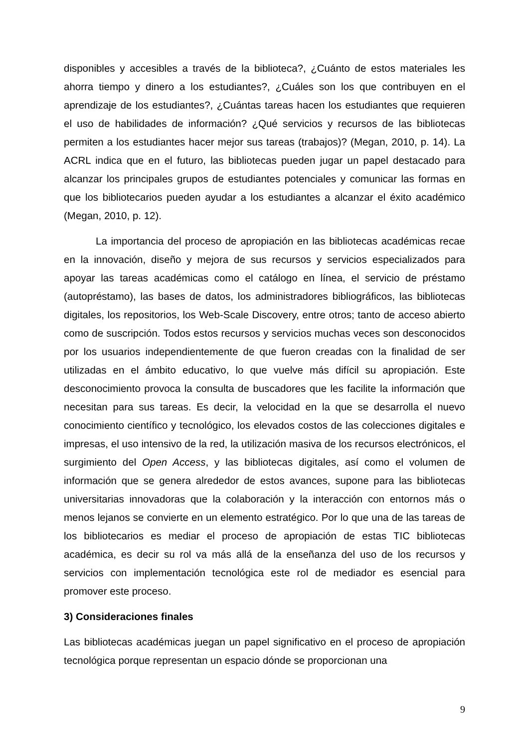disponibles y accesibles a través de la biblioteca?, ¿Cuánto de estos materiales les ahorra tiempo y dinero a los estudiantes?, ¿Cuáles son los que contribuyen en el aprendizaje de los estudiantes?, ¿Cuántas tareas hacen los estudiantes que requieren el uso de habilidades de información? ¿Qué servicios y recursos de las bibliotecas permiten a los estudiantes hacer mejor sus tareas (trabajos)? (Megan, 2010, p. 14). La ACRL indica que en el futuro, las bibliotecas pueden jugar un papel destacado para alcanzar los principales grupos de estudiantes potenciales y comunicar las formas en que los bibliotecarios pueden ayudar a los estudiantes a alcanzar el éxito académico (Megan, 2010, p. 12).
La importancia del proceso de apropiación en las bibliotecas académicas recae en la innovación, diseño y mejora de sus recursos y servicios especializados para apoyar las tareas académicas como el catálogo en línea, el servicio de préstamo (autopréstamo), las bases de datos, los administradores bibliográficos, las bibliotecas digitales, los repositorios, los Web-Scale Discovery, entre otros; tanto de acceso abierto como de suscripción. Todos estos recursos y servicios muchas veces son desconocidos por los usuarios independientemente de que fueron creadas con la finalidad de ser utilizadas en el ámbito educativo, lo que vuelve más difícil su apropiación. Este desconocimiento provoca la consulta de buscadores que les facilite la información que necesitan para sus tareas. Es decir, la velocidad en la que se desarrolla el nuevo conocimiento científico y tecnológico, los elevados costos de las colecciones digitales e impresas, el uso intensivo de la red, la utilización masiva de los recursos electrónicos, el surgimiento del Open Access, y las bibliotecas digitales, así como el volumen de información que se genera alrededor de estos avances, supone para las bibliotecas universitarias innovadoras que la colaboración y la interacción con entornos más o menos lejanos se convierte en un elemento estratégico. Por lo que una de las tareas de los bibliotecarios es mediar el proceso de apropiación de estas TIC bibliotecas académica, es decir su rol va más allá de la enseñanza del uso de los recursos y servicios con implementación tecnológica este rol de mediador es esencial para promover este proceso.
3) Consideraciones finales
Las bibliotecas académicas juegan un papel significativo en el proceso de apropiación tecnológica porque representan un espacio dónde se proporcionan una
9